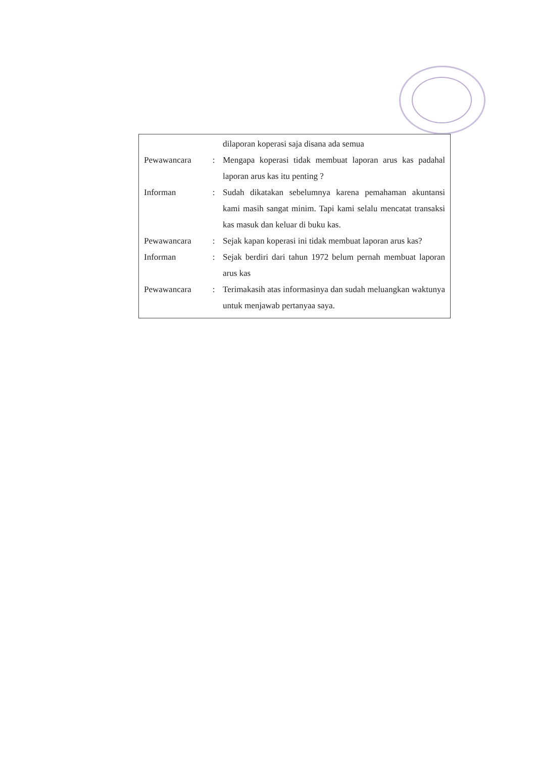| | | dilaporan koperasi saja disana ada semua |
| Pewawancara | : | Mengapa koperasi tidak membuat laporan arus kas padahal laporan arus kas itu penting ? |
| Informan | : | Sudah dikatakan sebelumnya karena pemahaman akuntansi kami masih sangat minim. Tapi kami selalu mencatat transaksi kas masuk dan keluar di buku kas. |
| Pewawancara | : | Sejak kapan koperasi ini tidak membuat laporan arus kas? |
| Informan | : | Sejak berdiri dari tahun 1972 belum pernah membuat laporan arus kas |
| Pewawancara | : | Terimakasih atas informasinya dan sudah meluangkan waktunya untuk menjawab pertanyaa saya. |